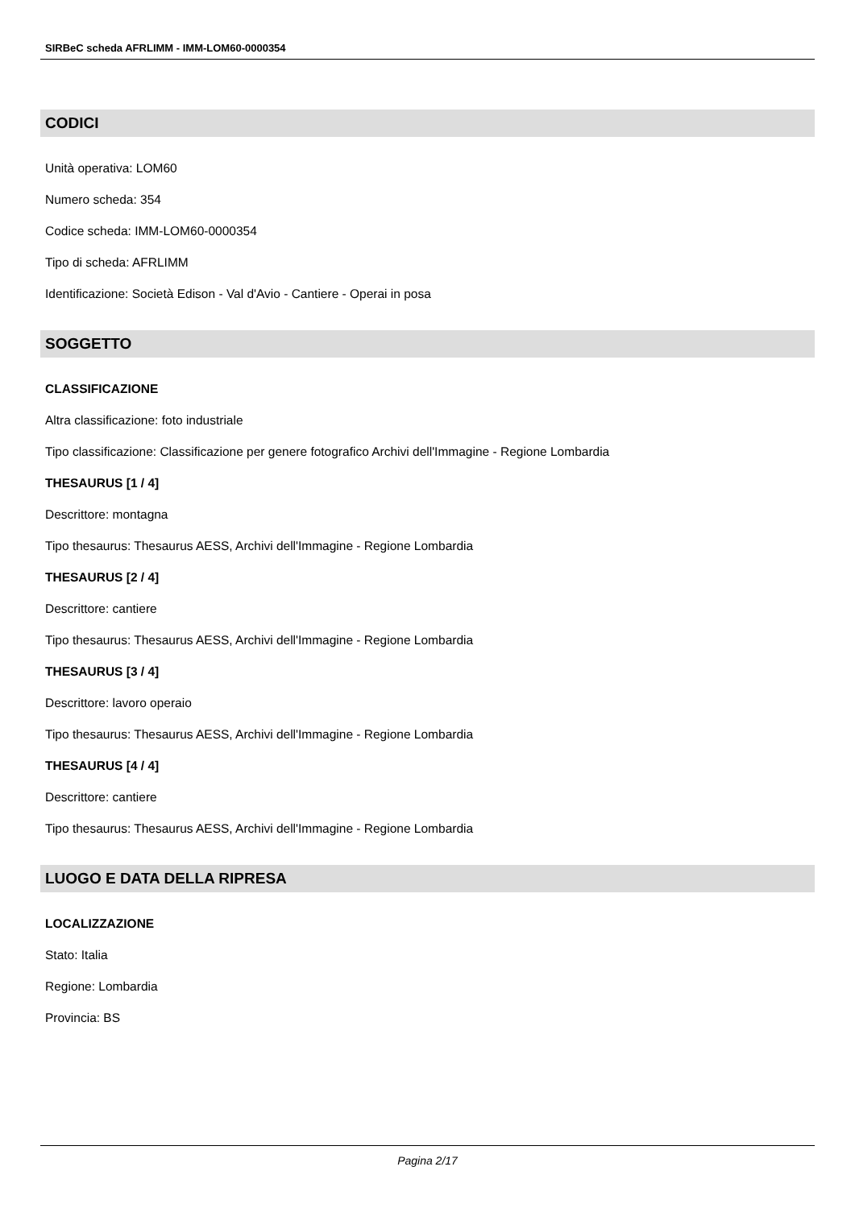SIRBeC scheda AFRLIMM - IMM-LOM60-0000354
CODICI
Unità operativa: LOM60
Numero scheda: 354
Codice scheda: IMM-LOM60-0000354
Tipo di scheda: AFRLIMM
Identificazione: Società Edison - Val d'Avio - Cantiere - Operai in posa
SOGGETTO
CLASSIFICAZIONE
Altra classificazione: foto industriale
Tipo classificazione: Classificazione per genere fotografico Archivi dell'Immagine - Regione Lombardia
THESAURUS [1 / 4]
Descrittore: montagna
Tipo thesaurus: Thesaurus AESS, Archivi dell'Immagine - Regione Lombardia
THESAURUS [2 / 4]
Descrittore: cantiere
Tipo thesaurus: Thesaurus AESS, Archivi dell'Immagine - Regione Lombardia
THESAURUS [3 / 4]
Descrittore: lavoro operaio
Tipo thesaurus: Thesaurus AESS, Archivi dell'Immagine - Regione Lombardia
THESAURUS [4 / 4]
Descrittore: cantiere
Tipo thesaurus: Thesaurus AESS, Archivi dell'Immagine - Regione Lombardia
LUOGO E DATA DELLA RIPRESA
LOCALIZZAZIONE
Stato: Italia
Regione: Lombardia
Provincia: BS
Pagina 2/17